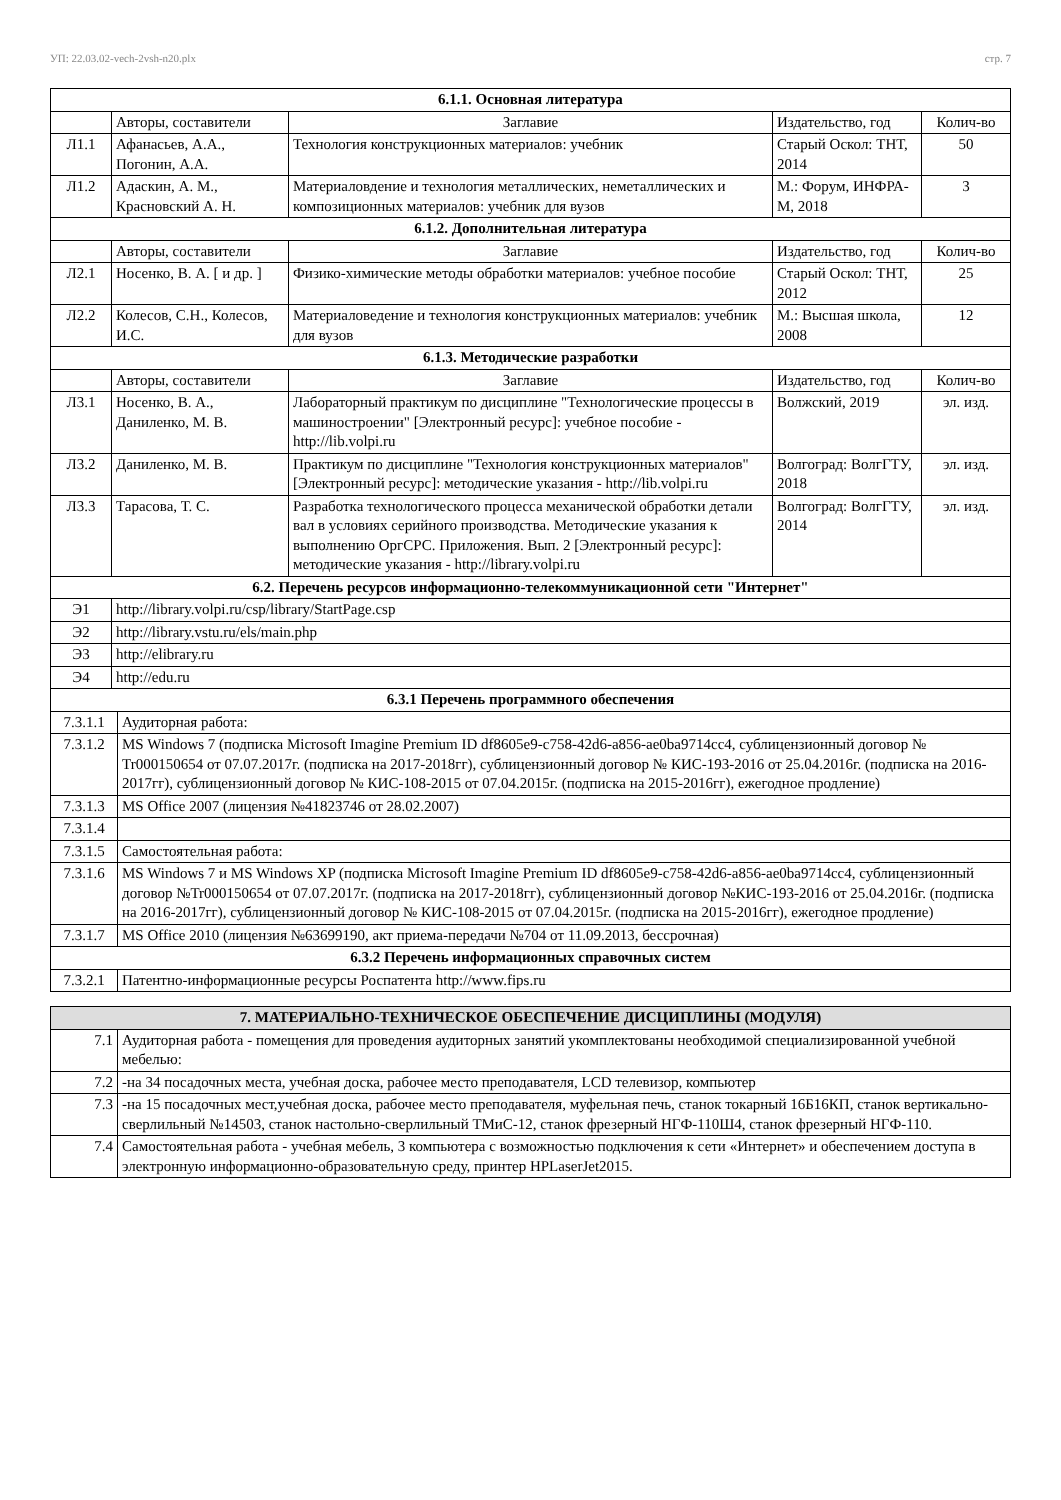УП: 22.03.02-vech-2vsh-n20.plx стр. 7
| 6.1.1. Основная литература | | | | |
| --- | --- | --- | --- | --- |
| | Авторы, составители | Заглавие | Издательство, год | Колич-во |
| Л1.1 | Афанасьев, А.А., Погонин, А.А. | Технология конструкционных материалов: учебник | Старый Оскол: ТНТ, 2014 | 50 |
| Л1.2 | Адаскин, А. М., Красновский А. Н. | Материаловдение и технология металлических, неметаллических и композиционных материалов: учебник для вузов | М.: Форум, ИНФРА-М, 2018 | 3 |
| 6.1.2. Дополнительная литература | | | | |
| | Авторы, составители | Заглавие | Издательство, год | Колич-во |
| Л2.1 | Носенко, В. А. [ и др. ] | Физико-химические методы обработки материалов: учебное пособие | Старый Оскол: ТНТ, 2012 | 25 |
| Л2.2 | Колесов, С.Н., Колесов, И.С. | Материаловедение и технология конструкционных материалов: учебник для вузов | М.: Высшая школа, 2008 | 12 |
| 6.1.3. Методические разработки | | | | |
| | Авторы, составители | Заглавие | Издательство, год | Колич-во |
| Л3.1 | Носенко, В. А., Даниленко, М. В. | Лабораторный практикум по дисциплине "Технологические процессы в машиностроении" [Электронный ресурс]: учебное пособие - http://lib.volpi.ru | Волжский, 2019 | эл. изд. |
| Л3.2 | Даниленко, М. В. | Практикум по дисциплине "Технология конструкционных материалов" [Электронный ресурс]: методические указания - http://lib.volpi.ru | Волгоград: ВолгГТУ, 2018 | эл. изд. |
| Л3.3 | Тарасова, Т. С. | Разработка технологического процесса механической обработки детали вал в условиях серийного производства. Методические указания к выполнению ОргСРС. Приложения. Вып. 2 [Электронный ресурс]: методические указания - http://library.volpi.ru | Волгоград: ВолгГТУ, 2014 | эл. изд. |
| 6.2. Перечень ресурсов информационно-телекоммуникационной сети "Интернет" | | | | |
| Э1 | http://library.volpi.ru/csp/library/StartPage.csp | | | |
| Э2 | http://library.vstu.ru/els/main.php | | | |
| Э3 | http://elibrary.ru | | | |
| Э4 | http://edu.ru | | | |
| 6.3.1 Перечень программного обеспечения | |
| --- | --- |
| 7.3.1.1 | Аудиторная работа: |
| 7.3.1.2 | MS Windows 7 (подписка Microsoft Imagine Premium ID df8605e9-c758-42d6-a856-ae0ba9714cc4, сублицензионный договор № Tr000150654 от 07.07.2017г. (подписка на 2017-2018гг), сублицензионный договор № КИС-193-2016 от 25.04.2016г. (подписка на 2016-2017гг), сублицензионный договор № КИС-108-2015 от 07.04.2015г. (подписка на 2015-2016гг), ежегодное продление) |
| 7.3.1.3 | MS Office 2007 (лицензия №41823746 от 28.02.2007) |
| 7.3.1.4 | |
| 7.3.1.5 | Самостоятельная работа: |
| 7.3.1.6 | MS Windows 7 и MS Windows XP (подписка Microsoft Imagine Premium ID df8605e9-c758-42d6-a856-ae0ba9714cc4, сублицензионный договор №Tr000150654 от 07.07.2017г. (подписка на 2017-2018гг), сублицензионный договор №КИС-193-2016 от 25.04.2016г. (подписка на 2016-2017гг), сублицензионный договор № КИС-108-2015 от 07.04.2015г. (подписка на 2015-2016гг), ежегодное продление) |
| 7.3.1.7 | MS Office 2010 (лицензия №63699190, акт приема-передачи №704 от 11.09.2013, бессрочная) |
| 6.3.2 Перечень информационных справочных систем | |
| 7.3.2.1 | Патентно-информационные ресурсы Роспатента http://www.fips.ru |
| 7. МАТЕРИАЛЬНО-ТЕХНИЧЕСКОЕ ОБЕСПЕЧЕНИЕ ДИСЦИПЛИНЫ (МОДУЛЯ) | |
| --- | --- |
| 7.1 | Аудиторная работа - помещения для проведения аудиторных занятий укомплектованы необходимой специализированной учебной мебелью: |
| 7.2 | -на 34 посадочных места, учебная доска, рабочее место преподавателя, LCD телевизор, компьютер |
| 7.3 | -на 15 посадочных мест,учебная доска, рабочее место преподавателя, муфельная печь, станок токарный 16Б16КП, станок вертикально-сверлильный №14503, станок настольно-сверлильный ТМиС-12, станок фрезерный НГФ-110Ш4, станок фрезерный НГФ-110. |
| 7.4 | Самостоятельная работа - учебная мебель, 3 компьютера с возможностью подключения к сети «Интернет» и обеспечением доступа в электронную информационно-образовательную среду, принтер HPLaserJet2015. |